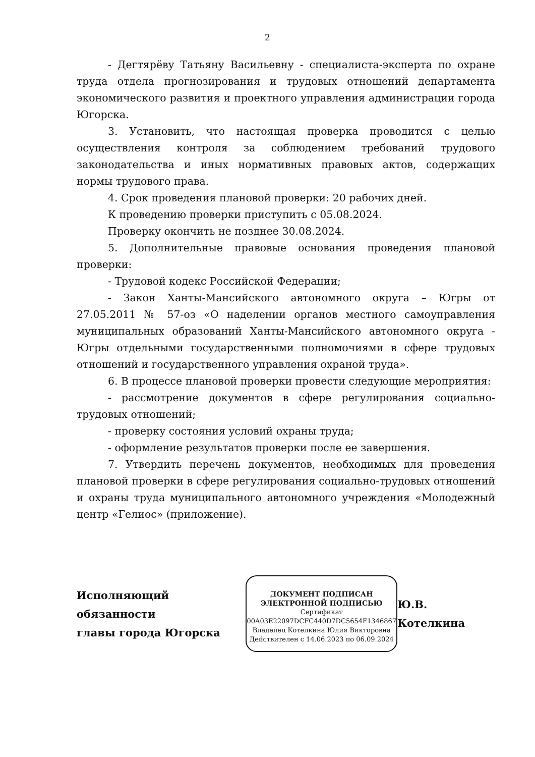2
- Дегтярёву Татьяну Васильевну - специалиста-эксперта по охране труда отдела прогнозирования и трудовых отношений департамента экономического развития и проектного управления администрации города Югорска.
3. Установить, что настоящая проверка проводится с целью осуществления контроля за соблюдением требований трудового законодательства и иных нормативных правовых актов, содержащих нормы трудового права.
4. Срок проведения плановой проверки: 20 рабочих дней.
К проведению проверки приступить с 05.08.2024.
Проверку окончить не позднее 30.08.2024.
5. Дополнительные правовые основания проведения плановой проверки:
- Трудовой кодекс Российской Федерации;
- Закон Ханты-Мансийского автономного округа – Югры от 27.05.2011 № 57-оз «О наделении органов местного самоуправления муниципальных образований Ханты-Мансийского автономного округа - Югры отдельными государственными полномочиями в сфере трудовых отношений и государственного управления охраной труда».
6. В процессе плановой проверки провести следующие мероприятия:
- рассмотрение документов в сфере регулирования социально-трудовых отношений;
- проверку состояния условий охраны труда;
- оформление результатов проверки после ее завершения.
7. Утвердить перечень документов, необходимых для проведения плановой проверки в сфере регулирования социально-трудовых отношений и охраны труда муниципального автономного учреждения «Молодежный центр «Гелиос» (приложение).
Исполняющий обязанности
главы города Югорска
ДОКУМЕНТ ПОДПИСАН
ЭЛЕКТРОННОЙ ПОДПИСЬЮ
Сертификат
00A03E22097DCFC440D7DC5654F1346867
Владелец Котелкина Юлия Викторовна
Действителен с 14.06.2023 по 06.09.2024
Ю.В. Котелкина